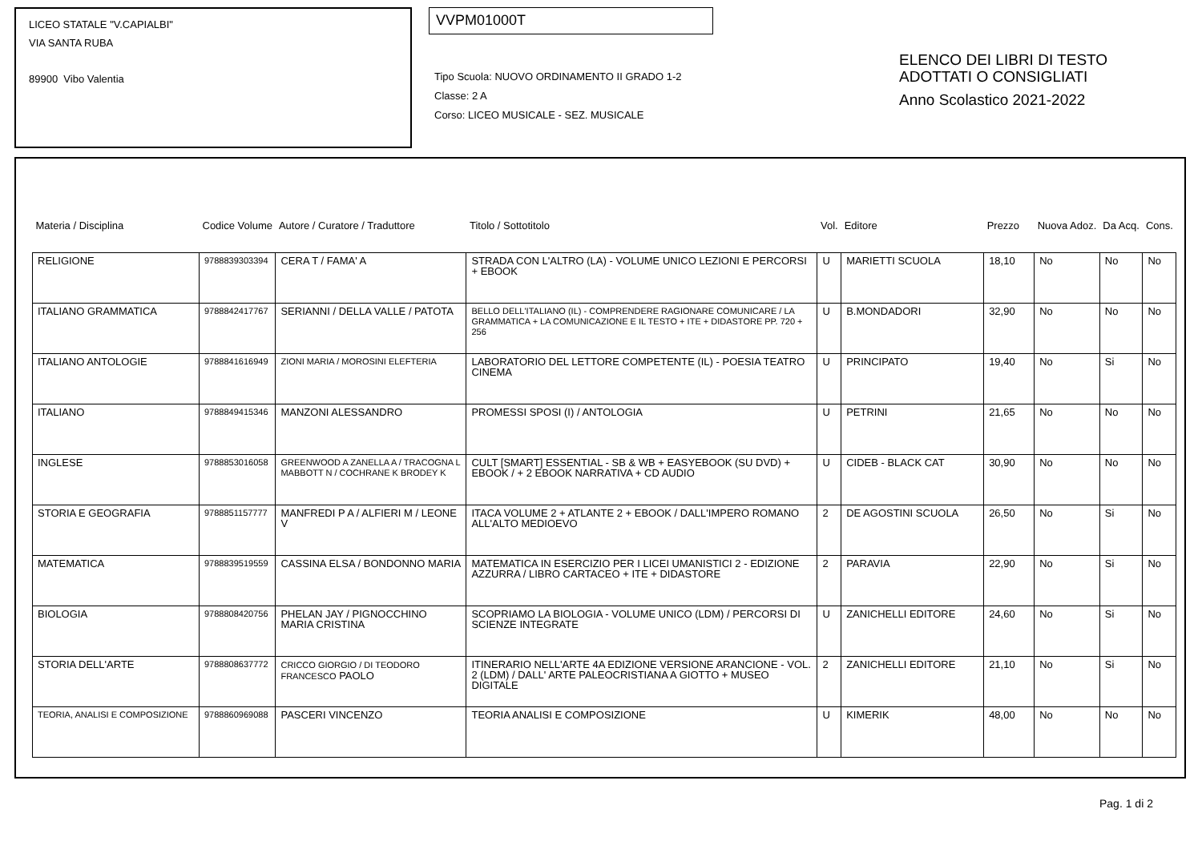LICEO STATALE "V.CAPIALBI"
VIA SANTA RUBA
89900 Vibo Valentia
VVPM01000T
Tipo Scuola: NUOVO ORDINAMENTO II GRADO 1-2
Classe: 2 A
Corso: LICEO MUSICALE - SEZ. MUSICALE
ELENCO DEI LIBRI DI TESTO
ADOTTATI O CONSIGLIATI
Anno Scolastico 2021-2022
| Materia / Disciplina | Codice Volume | Autore / Curatore / Traduttore | Titolo / Sottotitolo | Vol. | Editore | Prezzo | Nuova Adoz. | Da Acq. | Cons. |
| --- | --- | --- | --- | --- | --- | --- | --- | --- | --- |
| RELIGIONE | 9788839303394 | CERA T / FAMA' A | STRADA CON L'ALTRO (LA) - VOLUME UNICO LEZIONI E PERCORSI + EBOOK | U | MARIETTI SCUOLA | 18,10 | No | No | No |
| ITALIANO GRAMMATICA | 9788842417767 | SERIANNI / DELLA VALLE / PATOTA | BELLO DELL'ITALIANO (IL) - COMPRENDERE RAGIONARE COMUNICARE / LA GRAMMATICA + LA COMUNICAZIONE E IL TESTO + ITE + DIDASTORE PP. 720 + 256 | U | B.MONDADORI | 32,90 | No | No | No |
| ITALIANO ANTOLOGIE | 9788841616949 | ZIONI MARIA / MOROSINI ELEFTERIA | LABORATORIO DEL LETTORE COMPETENTE (IL) - POESIA TEATRO CINEMA | U | PRINCIPATO | 19,40 | No | Si | No |
| ITALIANO | 9788849415346 | MANZONI ALESSANDRO | PROMESSI SPOSI (I) / ANTOLOGIA | U | PETRINI | 21,65 | No | No | No |
| INGLESE | 9788853016058 | GREENWOOD A ZANELLA A / TRACOGNA L MABBOTT N / COCHRANE K BRODEY K | CULT [SMART] ESSENTIAL - SB & WB + EASYEBOOK (SU DVD) + EBOOK / + 2 EBOOK NARRATIVA + CD AUDIO | U | CIDEB - BLACK CAT | 30,90 | No | No | No |
| STORIA E GEOGRAFIA | 9788851157777 | MANFREDI P A / ALFIERI M / LEONE V | ITACA VOLUME 2 + ATLANTE 2 + EBOOK / DALL'IMPERO ROMANO ALL'ALTO MEDIOEVO | 2 | DE AGOSTINI SCUOLA | 26,50 | No | Si | No |
| MATEMATICA | 9788839519559 | CASSINA ELSA / BONDONNO MARIA | MATEMATICA IN ESERCIZIO PER I LICEI UMANISTICI 2 - EDIZIONE AZZURRA / LIBRO CARTACEO + ITE + DIDASTORE | 2 | PARAVIA | 22,90 | No | Si | No |
| BIOLOGIA | 9788808420756 | PHELAN JAY / PIGNOCCHINO MARIA CRISTINA | SCOPRIAMO LA BIOLOGIA - VOLUME UNICO (LDM) / PERCORSI DI SCIENZE INTEGRATE | U | ZANICHELLI EDITORE | 24,60 | No | Si | No |
| STORIA DELL'ARTE | 9788808637772 | CRICCO GIORGIO / DI TEODORO FRANCESCO PAOLO | ITINERARIO NELL'ARTE 4A EDIZIONE VERSIONE ARANCIONE - VOL. 2 (LDM) / DALL' ARTE PALEOCRISTIANA A GIOTTO + MUSEO DIGITALE | 2 | ZANICHELLI EDITORE | 21,10 | No | Si | No |
| TEORIA, ANALISI E COMPOSIZIONE | 9788860969088 | PASCERI VINCENZO | TEORIA ANALISI E COMPOSIZIONE | U | KIMERIK | 48,00 | No | No | No |
Pag. 1 di 2